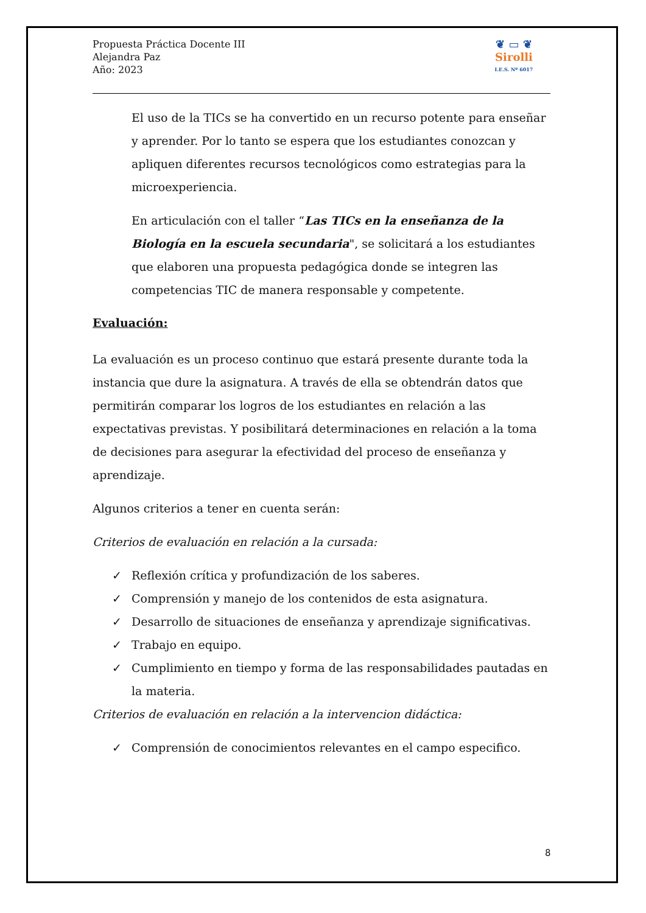Propuesta Práctica Docente III
Alejandra Paz
Año: 2023
❦ ▭ ❦
Sirolli
I.E.S. Nº 6017
El uso de la TICs se ha convertido en un recurso potente para enseñar y aprender. Por lo tanto se espera que los estudiantes conozcan y apliquen diferentes recursos tecnológicos como estrategias para la microexperiencia.
En articulación con el taller “Las TICs en la enseñanza de la Biología en la escuela secundaria", se solicitará a los estudiantes que elaboren una propuesta pedagógica donde se integren las competencias TIC de manera responsable y competente.
Evaluación:
La evaluación es un proceso continuo que estará presente durante toda la instancia que dure la asignatura. A través de ella se obtendrán datos que permitirán comparar los logros de los estudiantes en relación a las expectativas previstas. Y posibilitará determinaciones en relación a la toma de decisiones para asegurar la efectividad del proceso de enseñanza y aprendizaje.
Algunos criterios a tener en cuenta serán:
Criterios de evaluación en relación a la cursada:
✓ Reflexión crítica y profundización de los saberes.
✓ Comprensión y manejo de los contenidos de esta asignatura.
✓ Desarrollo de situaciones de enseñanza y aprendizaje significativas.
✓ Trabajo en equipo.
✓ Cumplimiento en tiempo y forma de las responsabilidades pautadas en la materia.
Criterios de evaluación en relación a la intervencion didáctica:
✓ Comprensión de conocimientos relevantes en el campo especifico.
8